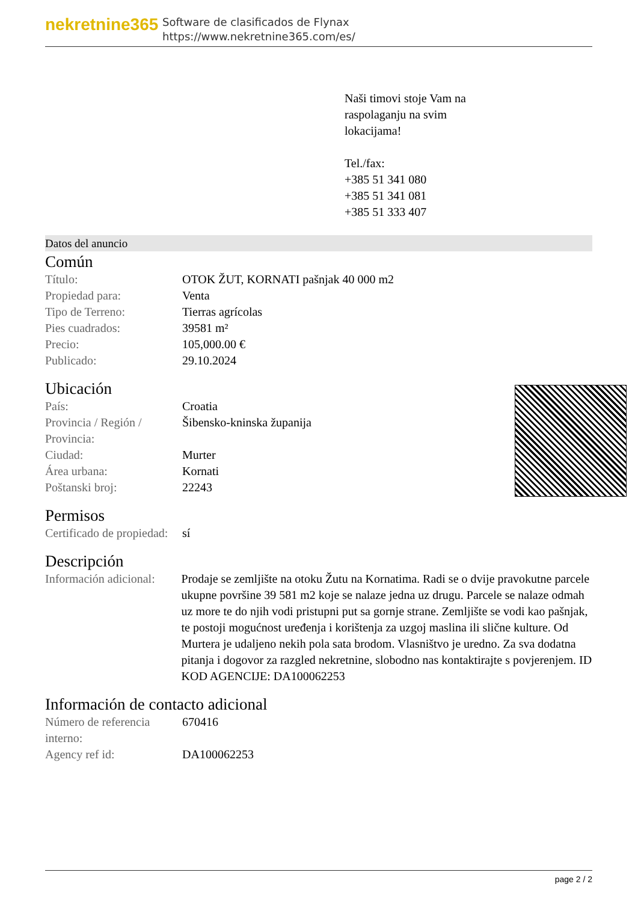nekretnine365
Software de clasificados de Flynax
https://www.nekretnine365.com/es/
Naši timovi stoje Vam na
raspolaganju na svim
lokacijama!
Tel./fax:
+385 51 341 080
+385 51 341 081
+385 51 333 407
Datos del anuncio
Común
| Título: | OTOK ŽUT, KORNATI pašnjak 40 000 m2 |
| Propiedad para: | Venta |
| Tipo de Terreno: | Tierras agrícolas |
| Pies cuadrados: | 39581 m² |
| Precio: | 105,000.00 € |
| Publicado: | 29.10.2024 |
Ubicación
| País: | Croatia |
| Provincia / Región / Provincia: | Šibensko-kninska županija |
| Ciudad: | Murter |
| Área urbana: | Kornati |
| Poštanski broj: | 22243 |
Permisos
| Certificado de propiedad: | sí |
Descripción
| Información adicional: | Prodaje se zemljište na otoku Žutu na Kornatima. Radi se o dvije pravokutne parcele ukupne površine 39 581 m2 koje se nalaze jedna uz drugu. Parcele se nalaze odmah uz more te do njih vodi pristupni put sa gornje strane. Zemljište se vodi kao pašnjak, te postoji mogućnost uređenja i korištenja za uzgoj maslina ili slične kulture. Od Murtera je udaljeno nekih pola sata brodom. Vlasništvo je uredno. Za sva dodatna pitanja i dogovor za razgled nekretnine, slobodno nas kontaktirajte s povjerenjem. ID KOD AGENCIJE: DA100062253 |
Información de contacto adicional
| Número de referencia interno: | 670416 |
| Agency ref id: | DA100062253 |
page 2 / 2